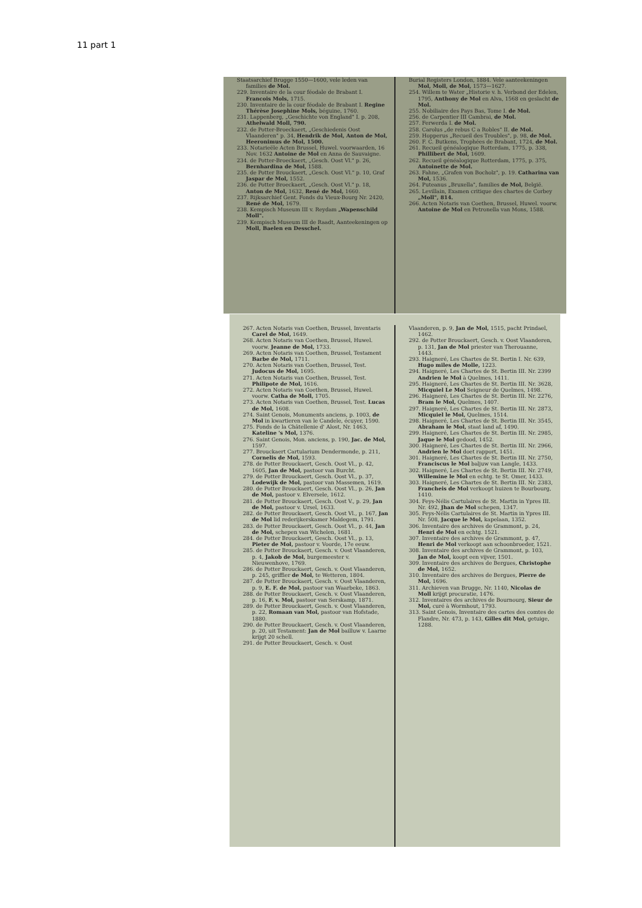11 part 1
Staatsarchief Brugge 1550—1600, vele leden van families de Mol.
229. Inventaire de la cour féodale de Brabant I. Francois Mols, 1715.
230. Inventaire de la cour féodale de Brabant I. Regine Thérèse Josephine Mols, béguine, 1760.
231. Lappenberg, „Geschichte von England" I. p. 208, Athelwald Moll, 790.
232. de Potter-Broeckaert, „Geschiedenis Oost Vlaanderen" p. 34, Hendrik de Mol, Anton de Mol, Heeronimus de Mol, 1500.
233. Notarieële Acten Brussel, Huwel. voorwaarden, 16 Nov. 1632 Antoine de Mol en Anna de Sauvaigne.
234. de Potter-Broeckaert, „Gesch. Oost Vl." p. 26, Bernhardina de Mol, 1588.
235. de Potter Brouckaert, „Gesch. Oost Vl." p. 10, Graf Jaspar de Mol, 1552.
236. de Potter Broeckaert, „Gesch. Oost Vl." p. 18, Anton de Mol, 1632, René de Mol, 1660.
237. Rijksarchief Gent. Fonds du Vieux-Bourg Nr. 2420, René de Mol, 1679.
238. Kempisch Museum III v. Reydam „Wapenschild Moll".
239. Kempisch Museum III de Raadt, Aanteekeningen op Moll, Baelen en Desschel.
Burial Registers London, 1884. Vele aanteekeningen Mol, Moll, de Mol, 1573—1627.
254. Willem te Water „Historie v. h. Verbond der Edelen, 1795, Anthony de Mol en Alva, 1568 en geslacht de Mol.
255. Nobiliaire des Pays Bas, Tome I. de Mol.
256. de Carpentier III Cambrai, de Mol.
257. Ferwerda I. de Mol.
258. Carolus „de rebus C a Robles" II. de Mol.
259. Hopperus „Recueil des Troubles", p. 98, de Mol.
260. F. C. Butkens, Trophées de Brabant, 1724, de Mol.
261. Recueil généalogique Rotterdam, 1775, p. 338, Phillibert de Mol, 1609.
262. Recueil généalogique Rotterdam, 1775, p. 375, Antoinette de Mol.
263. Fahne, „Grafen von Bocholz", p. 19. Catharina van Mol, 1536.
264. Puteanus „Bruxella", families de Mol, België.
265. Levillain, Examen critique des chartes de Corbey „Moll", 814.
266. Acten Notaris van Coethen, Brussel, Huwel. voorw. Antoine de Mol en Petronella van Mons, 1588.
267. Acten Notaris van Coethen, Brussel, Inventaris Carel de Mol, 1649.
268. Acten Notaris van Coethen, Brussel, Huwel. voorw. Jeanne de Mol, 1733.
269. Acten Notaris van Coethen, Brussel, Testament Barbe de Mol, 1711.
270. Acten Notaris van Coethen, Brussel, Test. Judocus de Mol, 1695.
271. Acten Notaris van Coethen, Brussel, Test. Philipote de Mol, 1616.
272. Acten Notaris van Coethen, Brussel, Huwel. voorw. Catha de Moll, 1705.
273. Acten Notaris van Coethen, Brussel, Test. Lucas de Mol, 1608.
274. Saint Genois, Monuments anciens, p. 1003, de Mol in kwartieren van le Candele, écuyer, 1590.
275. Fonds de la Châtellenie d' Alost, Nr. 1463, Kateline 's Mol, 1376.
276. Saint Genois, Mon. anciens, p. 190, Jac. de Mol, 1597.
277. Brouckaert Cartularium Dendermonde, p. 211, Cornelis de Mol, 1593.
278. de Potter Brouckaert, Gesch. Oost Vl., p. 42, 1605, Jan de Mol, pastoor van Burcht.
279. de Potter Brouckaert, Gesch. Oost Vl., p. 37, Lodewijk de Mol, pastoor van Massemen, 1619.
280. de Potter Brouckaert, Gesch. Oost Vl., p. 26, Jan de Mol, pastoor v. Elversele, 1612.
281. de Potter Brouckaert, Gesch. Oost V., p. 29, Jan de Mol, pastoor v. Ursel, 1633.
282. de Potter Brouckaert, Gesch. Oost Vl., p. 167, Jan de Mol lid rederijkerskamer Maldegem, 1791.
283. de Potter Brouckaert, Gesch. Oost Vl., p. 44, Jan de Mol, schepen van Wichelen, 1681.
284. de Potter Brouckaert, Gesch. Oost Vl., p. 13, Pieter de Mol, pastoor v. Voorde, 17e eeuw.
285. de Potter Brouckaert, Gesch. v. Oost Vlaanderen, p. 4, Jakob de Mol, burgemeester v. Nieuwenhove, 1769.
286. de Potter Brouckaert, Gesch. v. Oost Vlaanderen, p. 245, griffier de Mol, te Wetteren, 1804.
287. de Potter Brouckaert, Gesch. v. Oost Vlaanderen, p. 9, E. F. de Mol, pastoor van Waarbeke, 1863.
288. de Potter Brouckaert, Gesch. v. Oost Vlaanderen, p. 16, F. v. Mol, pastoor van Serskamp, 1871.
289. de Potter Brouckaert, Gesch. v. Oost Vlaanderen, p. 22, Romaan van Mol, pastoor van Hofstade, 1880.
290. de Potter Brouckaert, Gesch. v. Oost Vlaanderen, p. 20, uit Testament: Jan de Mol bailluw v. Laarne krijgt 20 schell.
291. de Potter Brouckaert, Gesch. v. Oost
Vlaanderen, p. 9, Jan de Mol, 1515, pacht Prindael, 1462.
292. de Potter Brouckaert, Gesch. v. Oost Vlaanderen, p. 131, Jan de Mol priester van Therouanne, 1443.
293. Haigneré, Les Chartes de St. Bertin I. Nr. 639, Hugo miles de Molle, 1223.
294. Haigneré, Les Chartes de St. Bertin III. Nr. 2399 Andrien le Mol à Quelmes, 1411.
295. Haigneré, Les Chartes de St. Bertin III. Nr. 3628, Micquiel Le Mol Seigneur de Quelmes, 1498.
296. Haigneré, Les Chartes de St. Bertin III. Nr. 2276, Bram le Mol, Quelmes, 1407.
297. Haigneré, Les Chartes de St. Bertin III. Nr. 2873, Micquiel le Mol, Quelmes, 1514.
298. Haigneré, Les Chartes de St. Bertin III. Nr. 3545, Abraham le Mol, staat land af, 1490.
299. Haigneré, Les Chartes de St. Bertin III. Nr. 2985, Jaque le Mol gedood, 1452.
300. Haigneré, Les Chartes de St. Bertin III. Nr. 2966, Andrien le Mol doet rapport, 1451.
301. Haigneré, Les Chartes de St. Bertin III. Nr. 2750, Franciscus le Mol baljuw van Langle, 1433.
302. Haigneré, Les Chartes de St. Bertin III. Nr. 2749, Willemine le Mol en echtg. te St. Omer, 1433.
303. Haigneré, Les Chartes de St. Bertin III. Nr. 2383, Francheis de Mol verkoopt huizen te Bourbourg, 1410.
304. Feys-Nélis Cartulaires de St. Martin in Ypres III. Nr. 492, Jhan de Mol schepen, 1347.
305. Feys-Nélis Cartulaires de St. Martin in Ypres III. Nr. 508, Jacque le Mol, kapelaan, 1352.
306. Inventaire des archives de Grammont, p. 24, Henri de Mol en echtg. 1521.
307. Inventaire des archives de Grammont, p. 47, Henri de Mol verkoopt aan schoonbroeder, 1521.
308. Inventaire des archives de Grammont, p. 103, Jan de Mol, koopt een vijver, 1501.
309. Inventaire des archives de Bergues, Christophe de Mol, 1652.
310. Inventaire des archives de Bergues, Pierre de Mol, 1696.
311. Archieven van Brugge, Nr. 1140, Nicolas de Moll krijgt procuratie, 1476.
312. Inventaires des archives de Bournourg, Sieur de Mol, curé à Wormhout, 1793.
313. Saint Genois, Inventaire des cartes des comtes de Flandre, Nr. 473, p. 143, Gilles dit Mol, getuige, 1288.